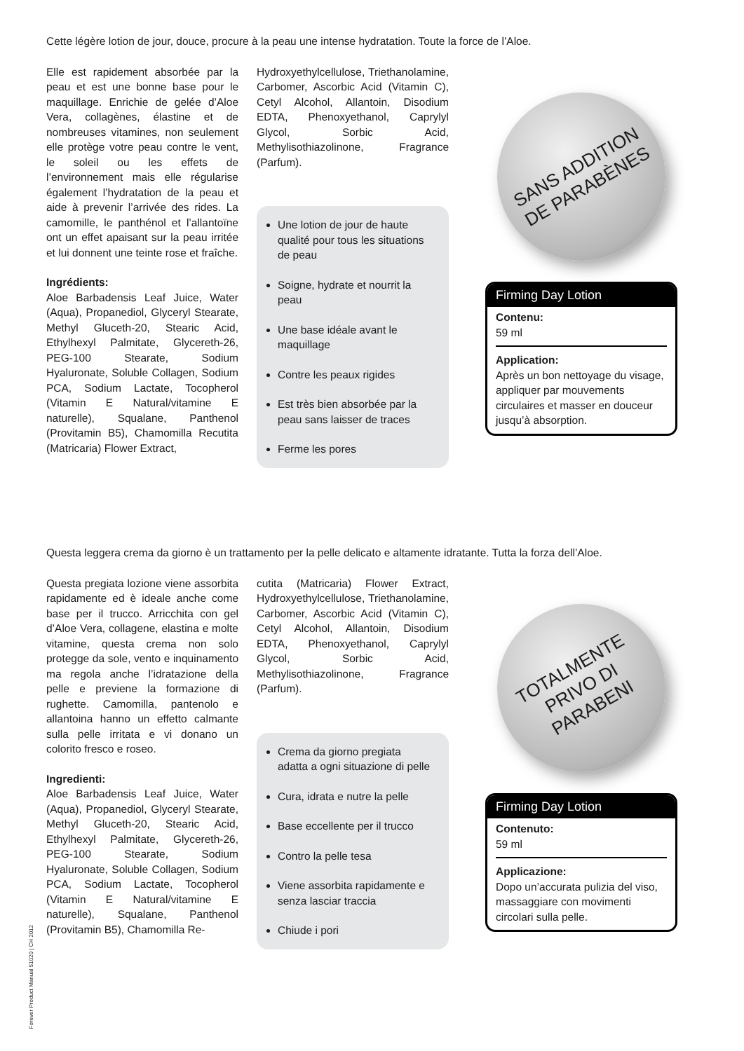Cette légère lotion de jour, douce, procure à la peau une intense hydratation. Toute la force de l’Aloe.
Elle est rapidement absorbée par la peau et est une bonne base pour le maquillage. Enrichie de gelée d’Aloe Vera, collagènes, élastine et de nombreuses vitamines, non seulement elle protège votre peau contre le vent, le soleil ou les effets de l’environnement mais elle régularise également l’hydratation de la peau et aide à prevenir l’arrivée des rides. La camomille, le panthénol et l’allantoïne ont un effet apaisant sur la peau irritée et lui donnent une teinte rose et fraîche.
Ingrédients:
Aloe Barbadensis Leaf Juice, Water (Aqua), Propanediol, Glyceryl Stearate, Methyl Gluceth-20, Stearic Acid, Ethylhexyl Palmitate, Glycereth-26, PEG-100 Stearate, Sodium Hyaluronate, Soluble Collagen, Sodium PCA, Sodium Lactate, Tocopherol (Vitamin E Natural/vitamine E naturelle), Squalane, Panthenol (Provitamin B5), Chamomilla Recutita (Matricaria) Flower Extract,
Hydroxyethylcellulose, Triethanolamine, Carbomer, Ascorbic Acid (Vitamin C), Cetyl Alcohol, Allantoin, Disodium EDTA, Phenoxyethanol, Caprylyl Glycol, Sorbic Acid, Methylisothiazolinone, Fragrance (Parfum).
Une lotion de jour de haute qualité pour tous les situations de peau
Soigne, hydrate et nourrit la peau
Une base idéale avant le maquillage
Contre les peaux rigides
Est très bien absorbée par la peau sans laisser de traces
Ferme les pores
SANS ADDITION
DE PARABÈNES
Firming Day Lotion
Contenu:
59 ml
Application:
Après un bon nettoyage du visage, appliquer par mouvements circulaires et masser en douceur jusqu’à absorption.
Questa leggera crema da giorno è un trattamento per la pelle delicato e altamente idratante. Tutta la forza dell’Aloe.
Questa pregiata lozione viene assorbita rapidamente ed è ideale anche come base per il trucco. Arricchita con gel d’Aloe Vera, collagene, elastina e molte vitamine, questa crema non solo protegge da sole, vento e inquinamento ma regola anche l’idratazione della pelle e previene la formazione di rughette. Camomilla, pantenolo e allantoina hanno un effetto calmante sulla pelle irritata e vi donano un colorito fresco e roseo.
Ingredienti:
Aloe Barbadensis Leaf Juice, Water (Aqua), Propanediol, Glyceryl Stearate, Methyl Gluceth-20, Stearic Acid, Ethylhexyl Palmitate, Glycereth-26, PEG-100 Stearate, Sodium Hyaluronate, Soluble Collagen, Sodium PCA, Sodium Lactate, Tocopherol (Vitamin E Natural/vitamine E naturelle), Squalane, Panthenol (Provitamin B5), Chamomilla Re-
cutita (Matricaria) Flower Extract, Hydroxyethylcellulose, Triethanolamine, Carbomer, Ascorbic Acid (Vitamin C), Cetyl Alcohol, Allantoin, Disodium EDTA, Phenoxyethanol, Caprylyl Glycol, Sorbic Acid, Methylisothiazolinone, Fragrance (Parfum).
Crema da giorno pregiata adatta a ogni situazione di pelle
Cura, idrata e nutre la pelle
Base eccellente per il trucco
Contro la pelle tesa
Viene assorbita rapidamente e senza lasciar traccia
Chiude i pori
TOTALMENTE
PRIVO DI PARABENI
Firming Day Lotion
Contenuto:
59 ml
Applicazione:
Dopo un’accurata pulizia del viso, massaggiare con movimenti circolari sulla pelle.
Forever Product Manual 51020 | CH 2012